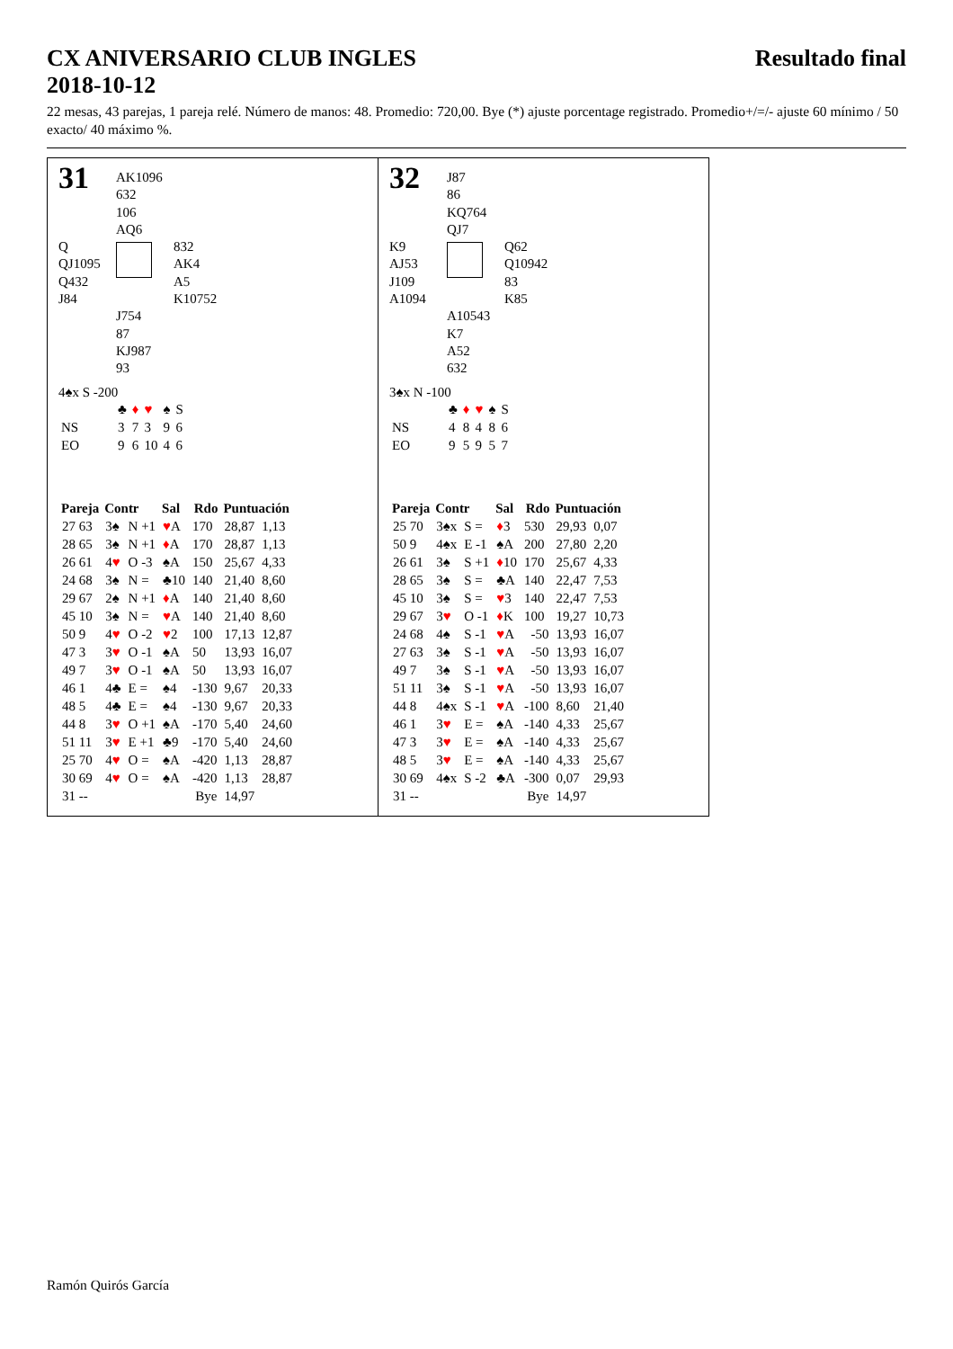CX ANIVERSARIO CLUB INGLES Resultado final
2018-10-12
22 mesas, 43 parejas, 1 pareja relé. Número de manos: 48. Promedio: 720,00. Bye (*) ajuste porcentage registrado. Promedio+/=/- ajuste 60 mínimo / 50 exacto/ 40 máximo %.
31
AK1096
632
106
AQ6
Q
QJ1095
Q432
J84
832
AK4
A5
K10752
J754
87
KJ987
93
4♠x S -200
| | ♣ | ♦ | ♥ | ♠ | S |
| NS | 3 | 7 | 3 | 9 | 6 |
| EO | 9 | 6 | 10 | 4 | 6 |
| Pareja | Contr | | Sal | Rdo | Puntuación | |
| --- | --- | --- | --- | --- | --- | --- |
| 27 63 | 3♠ | N +1 | ♥ A | 170 | 28,87 | 1,13 |
| 28 65 | 3♠ | N +1 | ♦ A | 170 | 28,87 | 1,13 |
| 26 61 | 4 ♥ | O -3 | ♠A | 150 | 25,67 | 4,33 |
| 24 68 | 3♠ | N = | ♣10 | 140 | 21,40 | 8,60 |
| 29 67 | 2♠ | N +1 | ♦ A | 140 | 21,40 | 8,60 |
| 45 10 | 3♠ | N = | ♥ A | 140 | 21,40 | 8,60 |
| 50 9 | 4 ♥ | O -2 | ♥ 2 | 100 | 17,13 | 12,87 |
| 47 3 | 3 ♥ | O -1 | ♠A | 50 | 13,93 | 16,07 |
| 49 7 | 3 ♥ | O -1 | ♠A | 50 | 13,93 | 16,07 |
| 46 1 | 4♣ | E = | ♠4 | -130 | 9,67 | 20,33 |
| 48 5 | 4♣ | E = | ♠4 | -130 | 9,67 | 20,33 |
| 44 8 | 3 ♥ | O +1 | ♠A | -170 | 5,40 | 24,60 |
| 51 11 | 3 ♥ | E +1 | ♣9 | -170 | 5,40 | 24,60 |
| 25 70 | 4 ♥ | O = | ♠A | -420 | 1,13 | 28,87 |
| 30 69 | 4 ♥ | O = | ♠A | -420 | 1,13 | 28,87 |
| 31 -- | | | | Bye | 14,97 | |
32
J87
86
KQ764
QJ7
K9
AJ53
J109
A1094
Q62
Q10942
83
K85
A10543
K7
A52
632
3♠x N -100
| | ♣ | ♦ | ♥ | ♠ | S |
| NS | 4 | 8 | 4 | 8 | 6 |
| EO | 9 | 5 | 9 | 5 | 7 |
| Pareja | Contr | | Sal | Rdo | Puntuación | |
| --- | --- | --- | --- | --- | --- | --- |
| 25 70 | 3♠x | S = | ♦ 3 | 530 | 29,93 | 0,07 |
| 50 9 | 4♠x | E -1 | ♠A | 200 | 27,80 | 2,20 |
| 26 61 | 3♠ | S +1 | ♦ 10 | 170 | 25,67 | 4,33 |
| 28 65 | 3♠ | S = | ♣A | 140 | 22,47 | 7,53 |
| 45 10 | 3♠ | S = | ♥ 3 | 140 | 22,47 | 7,53 |
| 29 67 | 3 ♥ | O -1 | ♦ K | 100 | 19,27 | 10,73 |
| 24 68 | 4♠ | S -1 | ♥ A | -50 | 13,93 | 16,07 |
| 27 63 | 3♠ | S -1 | ♥ A | -50 | 13,93 | 16,07 |
| 49 7 | 3♠ | S -1 | ♥ A | -50 | 13,93 | 16,07 |
| 51 11 | 3♠ | S -1 | ♥ A | -50 | 13,93 | 16,07 |
| 44 8 | 4♠x | S -1 | ♥ A | -100 | 8,60 | 21,40 |
| 46 1 | 3 ♥ | E = | ♠A | -140 | 4,33 | 25,67 |
| 47 3 | 3 ♥ | E = | ♠A | -140 | 4,33 | 25,67 |
| 48 5 | 3 ♥ | E = | ♠A | -140 | 4,33 | 25,67 |
| 30 69 | 4♠x | S -2 | ♣A | -300 | 0,07 | 29,93 |
| 31 -- | | | | Bye | 14,97 | |
Ramón Quirós García